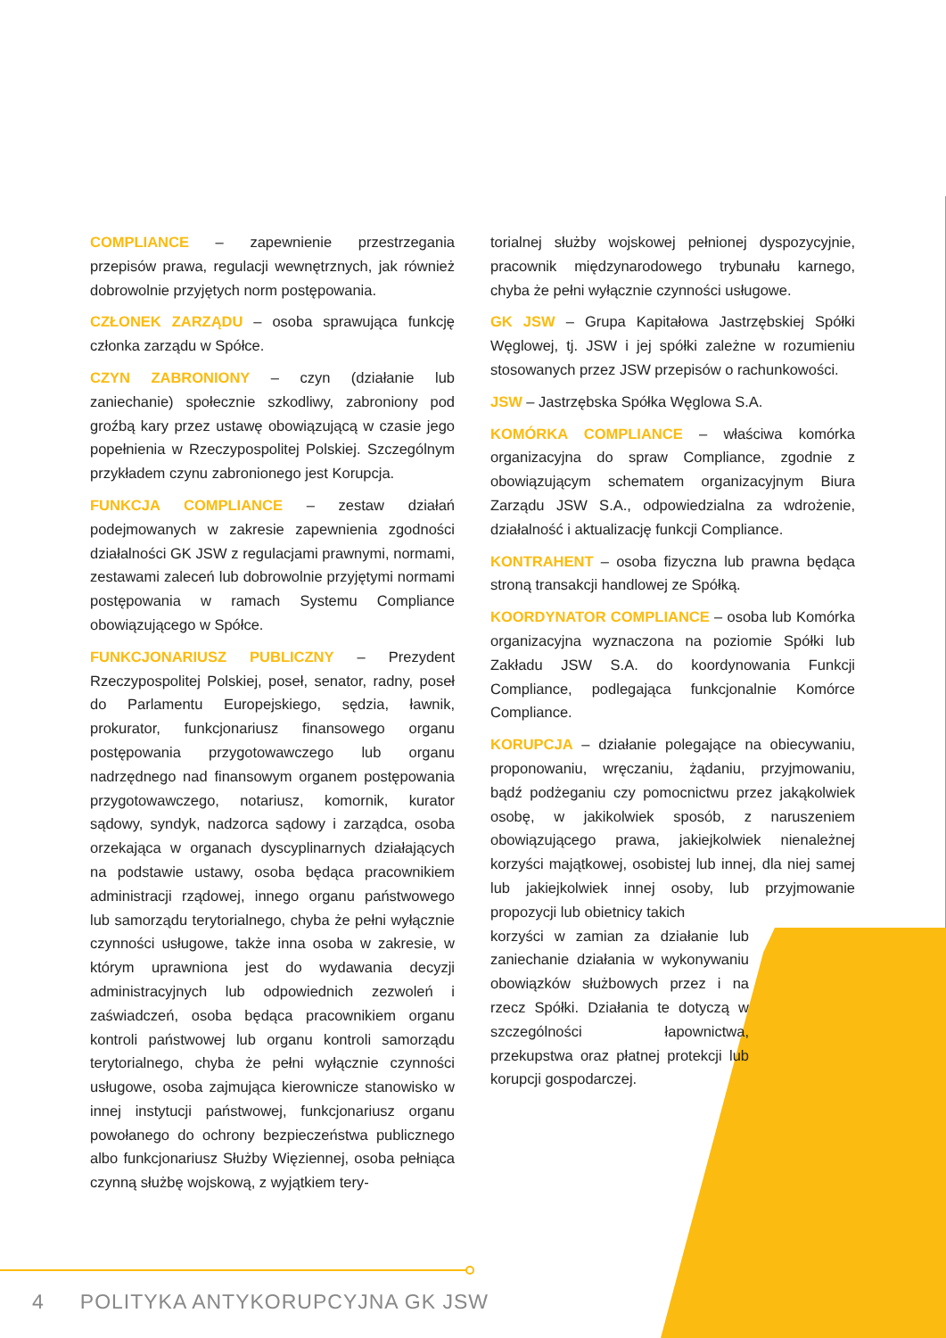COMPLIANCE – zapewnienie przestrzegania przepisów prawa, regulacji wewnętrznych, jak również dobrowolnie przyjętych norm postępowania.
CZŁONEK ZARZĄDU – osoba sprawująca funkcję członka zarządu w Spółce.
CZYN ZABRONIONY – czyn (działanie lub zaniechanie) społecznie szkodliwy, zabroniony pod groźbą kary przez ustawę obowiązującą w czasie jego popełnienia w Rzeczypospolitej Polskiej. Szczególnym przykładem czynu zabronionego jest Korupcja.
FUNKCJA COMPLIANCE – zestaw działań podejmowanych w zakresie zapewnienia zgodności działalności GK JSW z regulacjami prawnymi, normami, zestawami zaleceń lub dobrowolnie przyjętymi normami postępowania w ramach Systemu Compliance obowiązującego w Spółce.
FUNKCJONARIUSZ PUBLICZNY – Prezydent Rzeczypospolitej Polskiej, poseł, senator, radny, poseł do Parlamentu Europejskiego, sędzia, ławnik, prokurator, funkcjonariusz finansowego organu postępowania przygotowawczego lub organu nadrzędnego nad finansowym organem postępowania przygotowawczego, notariusz, komornik, kurator sądowy, syndyk, nadzorca sądowy i zarządca, osoba orzekająca w organach dyscyplinarnych działających na podstawie ustawy, osoba będąca pracownikiem administracji rządowej, innego organu państwowego lub samorządu terytorialnego, chyba że pełni wyłącznie czynności usługowe, także inna osoba w zakresie, w którym uprawniona jest do wydawania decyzji administracyjnych lub odpowiednich zezwoleń i zaświadczeń, osoba będąca pracownikiem organu kontroli państwowej lub organu kontroli samorządu terytorialnego, chyba że pełni wyłącznie czynności usługowe, osoba zajmująca kierownicze stanowisko w innej instytucji państwowej, funkcjonariusz organu powołanego do ochrony bezpieczeństwa publicznego albo funkcjonariusz Służby Więziennej, osoba pełniąca czynną służbę wojskową, z wyjątkiem tery-
torialnej służby wojskowej pełnionej dyspozycyjnie, pracownik międzynarodowego trybunału karnego, chyba że pełni wyłącznie czynności usługowe.
GK JSW – Grupa Kapitałowa Jastrzębskiej Spółki Węglowej, tj. JSW i jej spółki zależne w rozumieniu stosowanych przez JSW przepisów o rachunkowości.
JSW – Jastrzębska Spółka Węglowa S.A.
KOMÓRKA COMPLIANCE – właściwa komórka organizacyjna do spraw Compliance, zgodnie z obowiązującym schematem organizacyjnym Biura Zarządu JSW S.A., odpowiedzialna za wdrożenie, działalność i aktualizację funkcji Compliance.
KONTRAHENT – osoba fizyczna lub prawna będąca stroną transakcji handlowej ze Spółką.
KOORDYNATOR COMPLIANCE – osoba lub Komórka organizacyjna wyznaczona na poziomie Spółki lub Zakładu JSW S.A. do koordynowania Funkcji Compliance, podlegająca funkcjonalnie Komórce Compliance.
KORUPCJA – działanie polegające na obiecywaniu, proponowaniu, wręczaniu, żądaniu, przyjmowaniu, bądź podżeganiu czy pomocnictwu przez jakąkolwiek osobę, w jakikolwiek sposób, z naruszeniem obowiązującego prawa, jakiejkolwiek nienależnej korzyści majątkowej, osobistej lub innej, dla niej samej lub jakiejkolwiek innej osoby, lub przyjmowanie propozycji lub obietnicy takich
korzyści w zamian za działanie lub zaniechanie działania w wykonywaniu obowiązków służbowych przez i na rzecz Spółki. Działania te dotyczą w szczególności łapownictwa, przekupstwa oraz płatnej protekcji lub korupcji gospodarczej.
4 POLITYKA ANTYKORUPCYJNA GK JSW